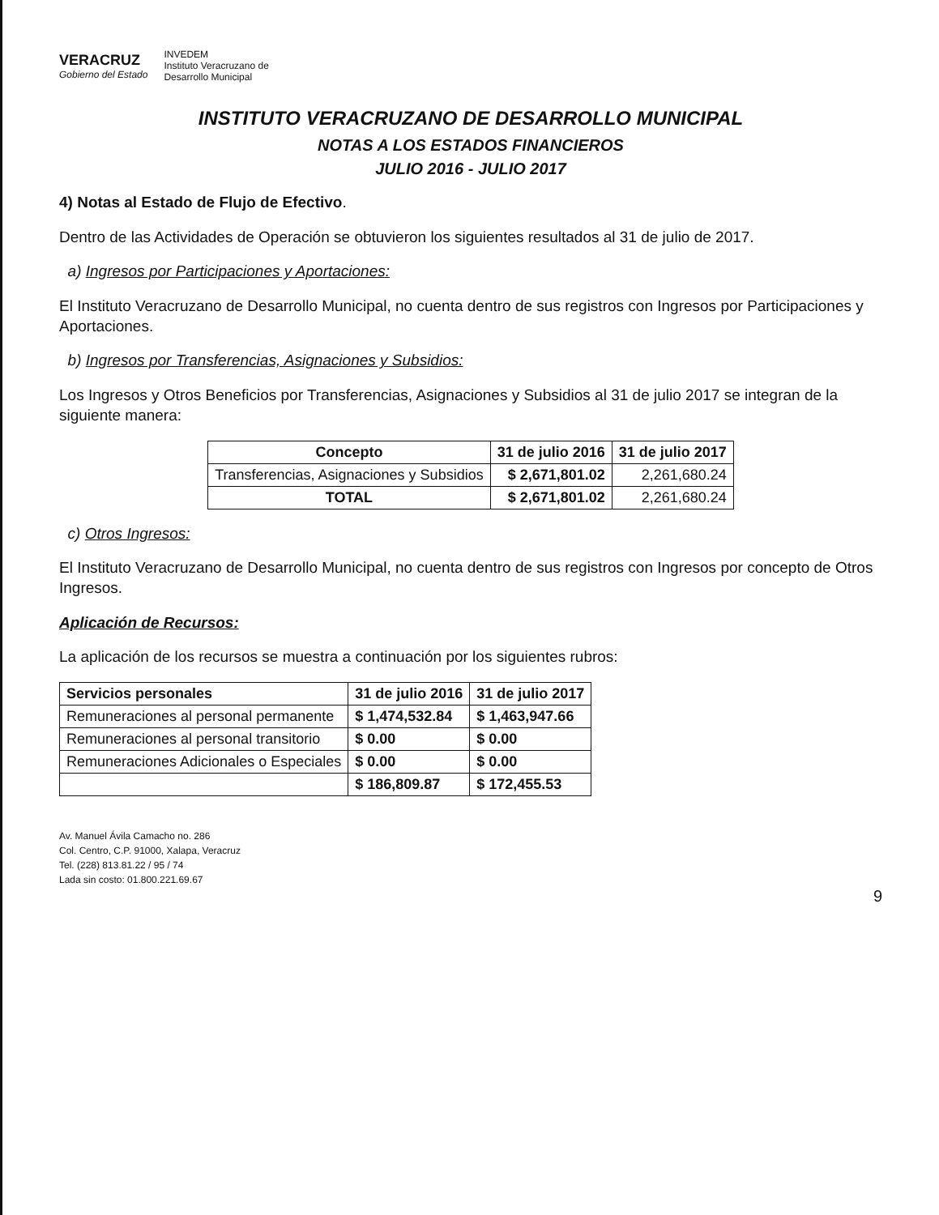VERACRUZ
Gobierno del Estado
INVEDEM
Instituto Veracruzano de
Desarrollo Municipal
INSTITUTO VERACRUZANO DE DESARROLLO MUNICIPAL
NOTAS A LOS ESTADOS FINANCIEROS
JULIO 2016 - JULIO 2017
4) Notas al Estado de Flujo de Efectivo.
Dentro de las Actividades de Operación se obtuvieron los siguientes resultados al 31 de julio de 2017.
a) Ingresos por Participaciones y Aportaciones:
El Instituto Veracruzano de Desarrollo Municipal, no cuenta dentro de sus registros con Ingresos por Participaciones y Aportaciones.
b) Ingresos por Transferencias, Asignaciones y Subsidios:
Los Ingresos y Otros Beneficios por Transferencias, Asignaciones y Subsidios al 31 de julio 2017 se integran de la siguiente manera:
| Concepto | 31 de julio 2016 | 31 de julio 2017 |
| --- | --- | --- |
| Transferencias, Asignaciones y Subsidios | $ 2,671,801.02 | 2,261,680.24 |
| TOTAL | $ 2,671,801.02 | 2,261,680.24 |
c) Otros Ingresos:
El Instituto Veracruzano de Desarrollo Municipal, no cuenta dentro de sus registros con Ingresos por concepto de Otros Ingresos.
Aplicación de Recursos:
La aplicación de los recursos se muestra a continuación por los siguientes rubros:
| Servicios personales | 31 de julio 2016 | 31 de julio 2017 |
| --- | --- | --- |
| Remuneraciones al personal permanente | $ 1,474,532.84 | $ 1,463,947.66 |
| Remuneraciones al personal transitorio | $ 0.00 | $ 0.00 |
| Remuneraciones Adicionales o Especiales | $ 0.00 | $ 0.00 |
| | $ 186,809.87 | $ 172,455.53 |
Av. Manuel Ávila Camacho no. 286
Col. Centro, C.P. 91000, Xalapa, Veracruz
Tel. (228) 813.81.22 / 95 / 74
Lada sin costo: 01.800.221.69.67
9